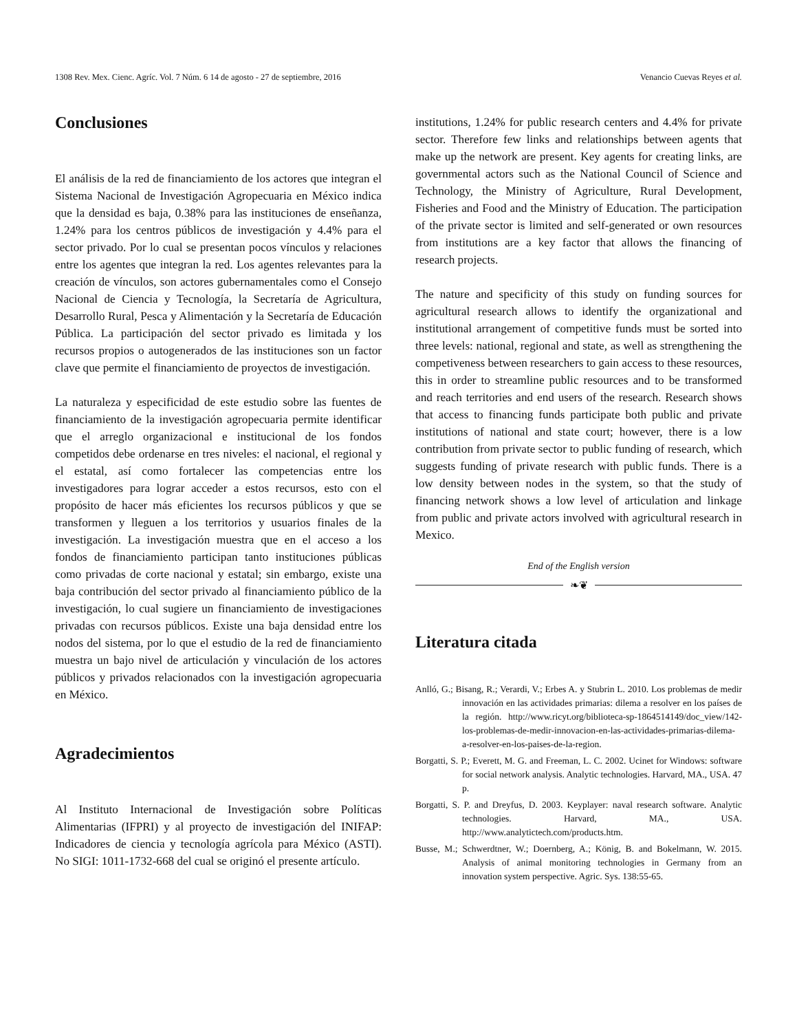1308 Rev. Mex. Cienc. Agríc. Vol. 7 Núm. 6 14 de agosto - 27 de septiembre, 2016 Venancio Cuevas Reyes et al.
Conclusiones
El análisis de la red de financiamiento de los actores que integran el Sistema Nacional de Investigación Agropecuaria en México indica que la densidad es baja, 0.38% para las instituciones de enseñanza, 1.24% para los centros públicos de investigación y 4.4% para el sector privado. Por lo cual se presentan pocos vínculos y relaciones entre los agentes que integran la red. Los agentes relevantes para la creación de vínculos, son actores gubernamentales como el Consejo Nacional de Ciencia y Tecnología, la Secretaría de Agricultura, Desarrollo Rural, Pesca y Alimentación y la Secretaría de Educación Pública. La participación del sector privado es limitada y los recursos propios o autogenerados de las instituciones son un factor clave que permite el financiamiento de proyectos de investigación.
La naturaleza y especificidad de este estudio sobre las fuentes de financiamiento de la investigación agropecuaria permite identificar que el arreglo organizacional e institucional de los fondos competidos debe ordenarse en tres niveles: el nacional, el regional y el estatal, así como fortalecer las competencias entre los investigadores para lograr acceder a estos recursos, esto con el propósito de hacer más eficientes los recursos públicos y que se transformen y lleguen a los territorios y usuarios finales de la investigación. La investigación muestra que en el acceso a los fondos de financiamiento participan tanto instituciones públicas como privadas de corte nacional y estatal; sin embargo, existe una baja contribución del sector privado al financiamiento público de la investigación, lo cual sugiere un financiamiento de investigaciones privadas con recursos públicos. Existe una baja densidad entre los nodos del sistema, por lo que el estudio de la red de financiamiento muestra un bajo nivel de articulación y vinculación de los actores públicos y privados relacionados con la investigación agropecuaria en México.
Agradecimientos
Al Instituto Internacional de Investigación sobre Políticas Alimentarias (IFPRI) y al proyecto de investigación del INIFAP: Indicadores de ciencia y tecnología agrícola para México (ASTI). No SIGI: 1011-1732-668 del cual se originó el presente artículo.
institutions, 1.24% for public research centers and 4.4% for private sector. Therefore few links and relationships between agents that make up the network are present. Key agents for creating links, are governmental actors such as the National Council of Science and Technology, the Ministry of Agriculture, Rural Development, Fisheries and Food and the Ministry of Education. The participation of the private sector is limited and self-generated or own resources from institutions are a key factor that allows the financing of research projects.
The nature and specificity of this study on funding sources for agricultural research allows to identify the organizational and institutional arrangement of competitive funds must be sorted into three levels: national, regional and state, as well as strengthening the competiveness between researchers to gain access to these resources, this in order to streamline public resources and to be transformed and reach territories and end users of the research. Research shows that access to financing funds participate both public and private institutions of national and state court; however, there is a low contribution from private sector to public funding of research, which suggests funding of private research with public funds. There is a low density between nodes in the system, so that the study of financing network shows a low level of articulation and linkage from public and private actors involved with agricultural research in Mexico.
End of the English version
❧❦
Literatura citada
Anlló, G.; Bisang, R.; Verardi, V.; Erbes A. y Stubrin L. 2010. Los problemas de medir innovación en las actividades primarias: dilema a resolver en los países de la región. http://www.ricyt.org/biblioteca-sp-1864514149/doc_view/142-los-problemas-de-medir-innovacion-en-las-actividades-primarias-dilema-a-resolver-en-los-paises-de-la-region.
Borgatti, S. P.; Everett, M. G. and Freeman, L. C. 2002. Ucinet for Windows: software for social network analysis. Analytic technologies. Harvard, MA., USA. 47 p.
Borgatti, S. P. and Dreyfus, D. 2003. Keyplayer: naval research software. Analytic technologies. Harvard, MA., USA. http://www.analytictech.com/products.htm.
Busse, M.; Schwerdtner, W.; Doernberg, A.; König, B. and Bokelmann, W. 2015. Analysis of animal monitoring technologies in Germany from an innovation system perspective. Agric. Sys. 138:55-65.